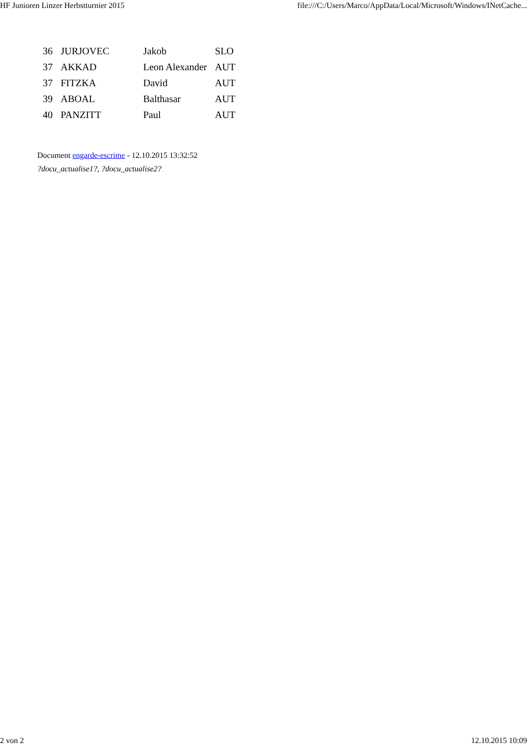HF Junioren Linzer Herbstturnier 2015 file:///C:/Users/Marco/AppData/Local/Microsoft/Windows/INetCache...
| 36 | JURJOVEC | Jakob | SLO |
| 37 | AKKAD | Leon Alexander | AUT |
| 37 | FITZKA | David | AUT |
| 39 | ABOAL | Balthasar | AUT |
| 40 | PANZITT | Paul | AUT |
Document engarde-escrime - 12.10.2015 13:32:52
?docu_actualise1?, ?docu_actualise2?
2 von 2 12.10.2015 10:09